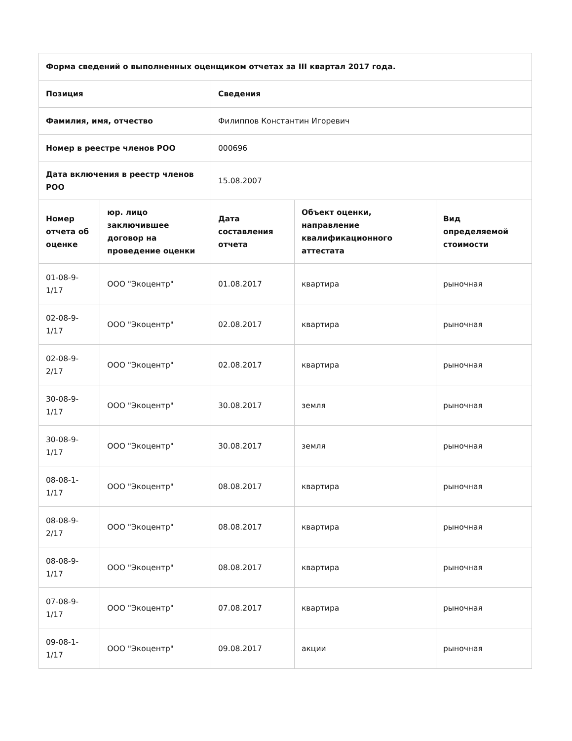| Форма сведений о выполненных оценщиком отчетах за III квартал 2017 года. | | | | |
| --- | --- | --- | --- | --- |
| Позиция | | Сведения | | |
| Фамилия, имя, отчество | | Филиппов Константин Игоревич | | |
| Номер в реестре членов РОО | | 000696 | | |
| Дата включения в реестр членов РОО | | 15.08.2007 | | |
| Номер отчета об оценке | юр. лицо заключившее договор на проведение оценки | Дата составления отчета | Объект оценки, направление квалификационного аттестата | Вид определяемой стоимости |
| 01-08-9-1/17 | ООО "Экоцентр" | 01.08.2017 | квартира | рыночная |
| 02-08-9-1/17 | ООО "Экоцентр" | 02.08.2017 | квартира | рыночная |
| 02-08-9-2/17 | ООО "Экоцентр" | 02.08.2017 | квартира | рыночная |
| 30-08-9-1/17 | ООО "Экоцентр" | 30.08.2017 | земля | рыночная |
| 30-08-9-1/17 | ООО "Экоцентр" | 30.08.2017 | земля | рыночная |
| 08-08-1-1/17 | ООО "Экоцентр" | 08.08.2017 | квартира | рыночная |
| 08-08-9-2/17 | ООО "Экоцентр" | 08.08.2017 | квартира | рыночная |
| 08-08-9-1/17 | ООО "Экоцентр" | 08.08.2017 | квартира | рыночная |
| 07-08-9-1/17 | ООО "Экоцентр" | 07.08.2017 | квартира | рыночная |
| 09-08-1-1/17 | ООО "Экоцентр" | 09.08.2017 | акции | рыночная |